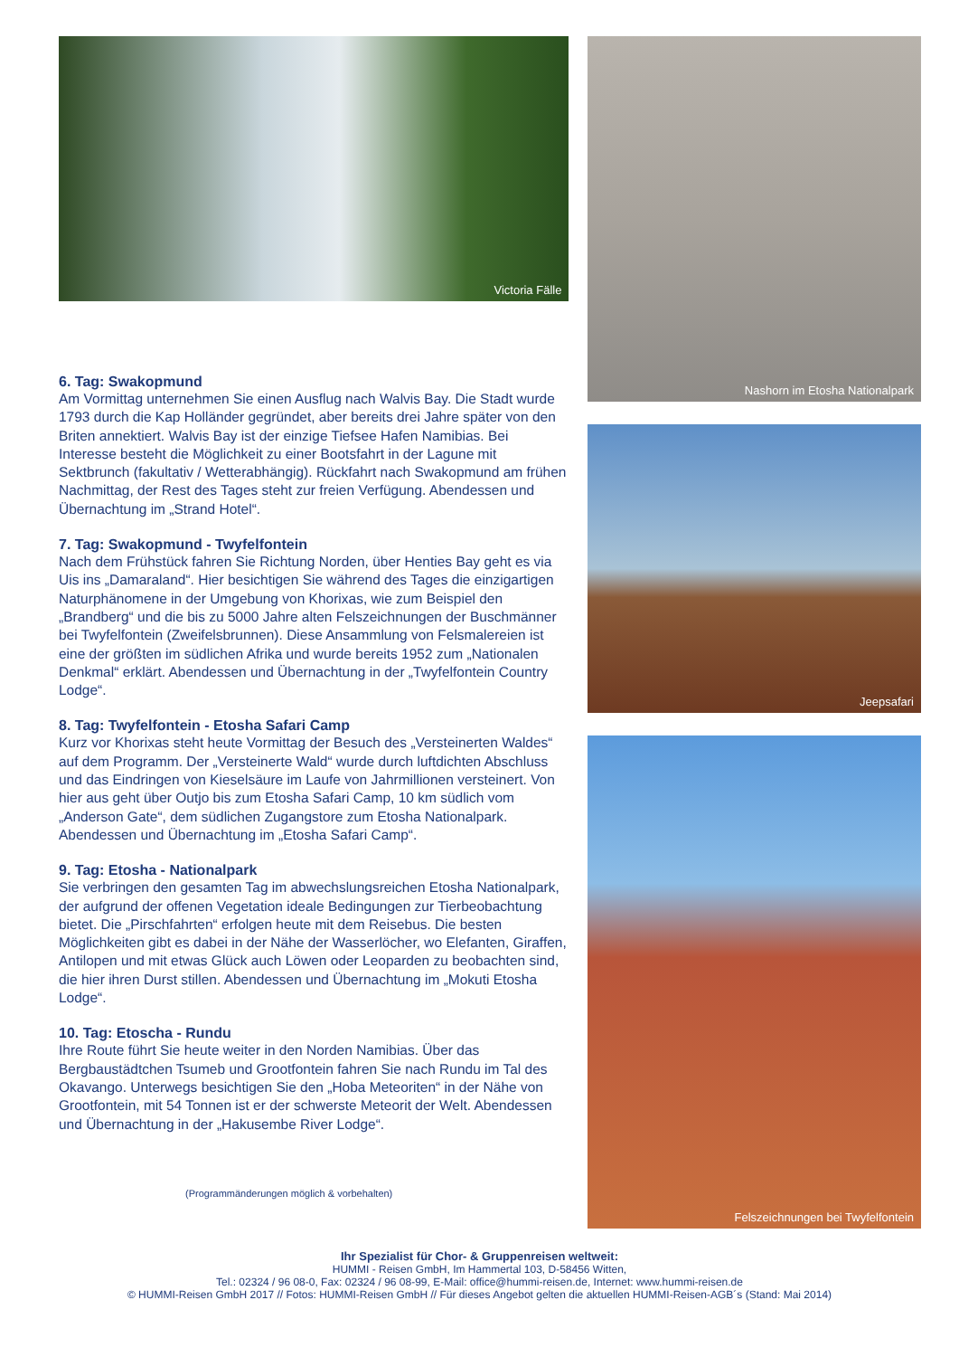Victoria Fälle
6. Tag: Swakopmund
Am Vormittag unternehmen Sie einen Ausflug nach Walvis Bay. Die Stadt wurde 1793 durch die Kap Holländer gegründet, aber bereits drei Jahre später von den Briten annektiert. Walvis Bay ist der einzige Tiefsee Hafen Namibias. Bei Interesse besteht die Möglichkeit zu einer Bootsfahrt in der Lagune mit Sektbrunch (fakultativ / Wetterabhängig). Rückfahrt nach Swakopmund am frühen Nachmittag, der Rest des Tages steht zur freien Verfügung. Abendessen und Übernachtung im „Strand Hotel“.
7. Tag: Swakopmund - Twyfelfontein
Nach dem Frühstück fahren Sie Richtung Norden, über Henties Bay geht es via Uis ins „Damaraland“. Hier besichtigen Sie während des Tages die einzigartigen Naturphänomene in der Umgebung von Khorixas, wie zum Beispiel den „Brandberg“ und die bis zu 5000 Jahre alten Felszeichnungen der Buschmänner bei Twyfelfontein (Zweifelsbrunnen). Diese Ansammlung von Felsmalereien ist eine der größten im südlichen Afrika und wurde bereits 1952 zum „Nationalen Denkmal“ erklärt. Abendessen und Übernachtung in der „Twyfelfontein Country Lodge“.
8. Tag: Twyfelfontein - Etosha Safari Camp
Kurz vor Khorixas steht heute Vormittag der Besuch des „Versteinerten Waldes“ auf dem Programm. Der „Versteinerte Wald“ wurde durch luftdichten Abschluss und das Eindringen von Kieselsäure im Laufe von Jahrmillionen versteinert. Von hier aus geht über Outjo bis zum Etosha Safari Camp, 10 km südlich vom „Anderson Gate“, dem südlichen Zugangstore zum Etosha Nationalpark. Abendessen und Übernachtung im „Etosha Safari Camp“.
9. Tag: Etosha - Nationalpark
Sie verbringen den gesamten Tag im abwechslungsreichen Etosha Nationalpark, der aufgrund der offenen Vegetation ideale Bedingungen zur Tierbeobachtung bietet. Die „Pirschfahrten“ erfolgen heute mit dem Reisebus. Die besten Möglichkeiten gibt es dabei in der Nähe der Wasserlöcher, wo Elefanten, Giraffen, Antilopen und mit etwas Glück auch Löwen oder Leoparden zu beobachten sind, die hier ihren Durst stillen. Abendessen und Übernachtung im „Mokuti Etosha Lodge“.
10. Tag: Etoscha - Rundu
Ihre Route führt Sie heute weiter in den Norden Namibias. Über das Bergbaustädtchen Tsumeb und Grootfontein fahren Sie nach Rundu im Tal des Okavango. Unterwegs besichtigen Sie den „Hoba Meteoriten“ in der Nähe von Grootfontein, mit 54 Tonnen ist er der schwerste Meteorit der Welt. Abendessen und Übernachtung in der „Hakusembe River Lodge“.
(Programmänderungen möglich & vorbehalten)
Nashorn im Etosha Nationalpark
Jeepsafari
Felszeichnungen bei Twyfelfontein
Ihr Spezialist für Chor- & Gruppenreisen weltweit:
HUMMI - Reisen GmbH, Im Hammertal 103, D-58456 Witten,
Tel.: 02324 / 96 08-0, Fax: 02324 / 96 08-99, E-Mail: office@hummi-reisen.de, Internet: www.hummi-reisen.de
© HUMMI-Reisen GmbH 2017 // Fotos: HUMMI-Reisen GmbH // Für dieses Angebot gelten die aktuellen HUMMI-Reisen-AGB´s (Stand: Mai 2014)